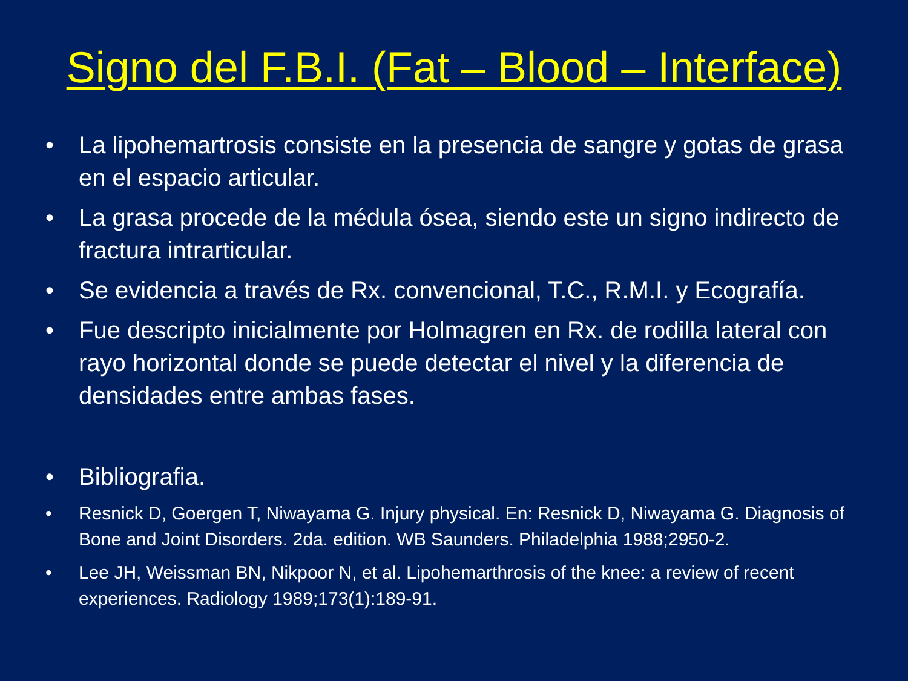Signo del F.B.I. (Fat – Blood – Interface)
• La lipohemartrosis consiste en la presencia de sangre y gotas de grasa en el espacio articular.
• La grasa procede de la médula ósea, siendo este un signo indirecto de fractura intrarticular.
• Se evidencia a través de Rx. convencional, T.C., R.M.I. y Ecografía.
• Fue descripto inicialmente por Holmagren en Rx. de rodilla lateral con rayo horizontal donde se puede detectar el nivel y la diferencia de densidades entre ambas fases.
• Bibliografia.
• Resnick D, Goergen T, Niwayama G. Injury physical. En: Resnick D, Niwayama G. Diagnosis of Bone and Joint Disorders. 2da. edition. WB Saunders. Philadelphia 1988;2950-2.
• Lee JH, Weissman BN, Nikpoor N, et al. Lipohemarthrosis of the knee: a review of recent experiences. Radiology 1989;173(1):189-91.